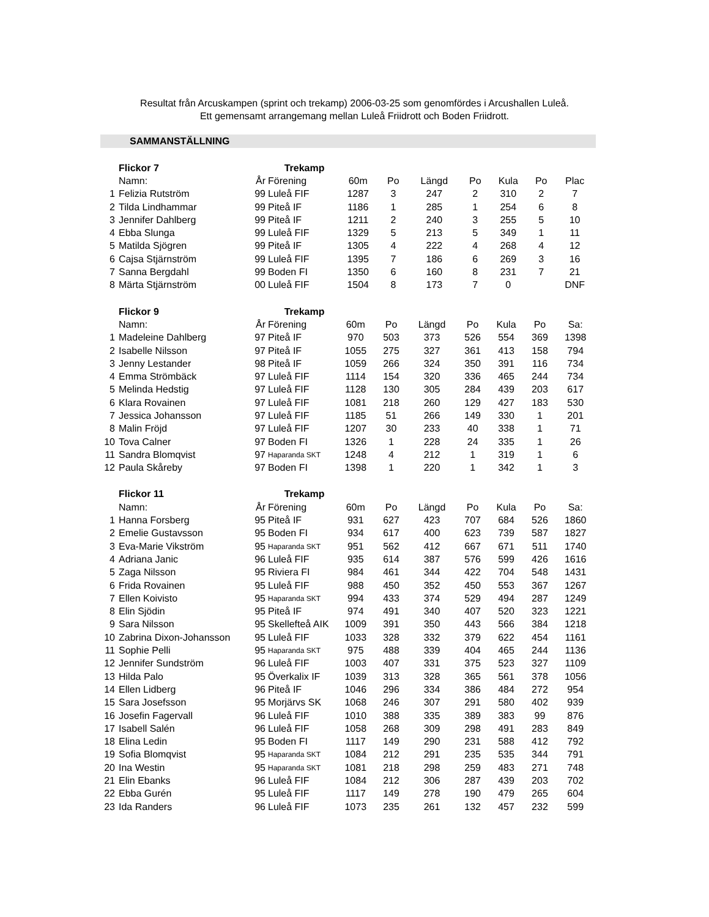Resultat från Arcuskampen (sprint och trekamp) 2006-03-25 som genomfördes i Arcushallen Luleå.
Ett gemensamt arrangemang mellan Luleå Friidrott och Boden Friidrott.
SAMMANSTÄLLNING
| | Flickor 7 | | Trekamp | | | | | | | |
| | Namn: | År | Förening | 60m | Po | Längd | Po | Kula | Po | Plac |
| 1 | Felizia Rutström | 99 | Luleå FIF | 1287 | 3 | 247 | 2 | 310 | 2 | 7 |
| 2 | Tilda Lindhammar | 99 | Piteå IF | 1186 | 1 | 285 | 1 | 254 | 6 | 8 |
| 3 | Jennifer Dahlberg | 99 | Piteå IF | 1211 | 2 | 240 | 3 | 255 | 5 | 10 |
| 4 | Ebba Slunga | 99 | Luleå FIF | 1329 | 5 | 213 | 5 | 349 | 1 | 11 |
| 5 | Matilda Sjögren | 99 | Piteå IF | 1305 | 4 | 222 | 4 | 268 | 4 | 12 |
| 6 | Cajsa Stjärnström | 99 | Luleå FIF | 1395 | 7 | 186 | 6 | 269 | 3 | 16 |
| 7 | Sanna Bergdahl | 99 | Boden FI | 1350 | 6 | 160 | 8 | 231 | 7 | 21 |
| 8 | Märta Stjärnström | 00 | Luleå FIF | 1504 | 8 | 173 | 7 | 0 | | DNF |
| | Flickor 9 | | Trekamp | | | | | | | |
| | Namn: | År | Förening | 60m | Po | Längd | Po | Kula | Po | Sa: |
| 1 | Madeleine Dahlberg | 97 | Piteå IF | 970 | 503 | 373 | 526 | 554 | 369 | 1398 |
| 2 | Isabelle Nilsson | 97 | Piteå IF | 1055 | 275 | 327 | 361 | 413 | 158 | 794 |
| 3 | Jenny Lestander | 98 | Piteå IF | 1059 | 266 | 324 | 350 | 391 | 116 | 734 |
| 4 | Emma Strömbäck | 97 | Luleå FIF | 1114 | 154 | 320 | 336 | 465 | 244 | 734 |
| 5 | Melinda Hedstig | 97 | Luleå FIF | 1128 | 130 | 305 | 284 | 439 | 203 | 617 |
| 6 | Klara Rovainen | 97 | Luleå FIF | 1081 | 218 | 260 | 129 | 427 | 183 | 530 |
| 7 | Jessica Johansson | 97 | Luleå FIF | 1185 | 51 | 266 | 149 | 330 | 1 | 201 |
| 8 | Malin Fröjd | 97 | Luleå FIF | 1207 | 30 | 233 | 40 | 338 | 1 | 71 |
| 10 | Tova Calner | 97 | Boden FI | 1326 | 1 | 228 | 24 | 335 | 1 | 26 |
| 11 | Sandra Blomqvist | 97 | Haparanda SKT | 1248 | 4 | 212 | 1 | 319 | 1 | 6 |
| 12 | Paula Skåreby | 97 | Boden FI | 1398 | 1 | 220 | 1 | 342 | 1 | 3 |
| | Flickor 11 | | Trekamp | | | | | | | |
| | Namn: | År | Förening | 60m | Po | Längd | Po | Kula | Po | Sa: |
| 1 | Hanna Forsberg | 95 | Piteå IF | 931 | 627 | 423 | 707 | 684 | 526 | 1860 |
| 2 | Emelie Gustavsson | 95 | Boden FI | 934 | 617 | 400 | 623 | 739 | 587 | 1827 |
| 3 | Eva-Marie Vikström | 95 | Haparanda SKT | 951 | 562 | 412 | 667 | 671 | 511 | 1740 |
| 4 | Adriana Janic | 96 | Luleå FIF | 935 | 614 | 387 | 576 | 599 | 426 | 1616 |
| 5 | Zaga Nilsson | 95 | Riviera FI | 984 | 461 | 344 | 422 | 704 | 548 | 1431 |
| 6 | Frida Rovainen | 95 | Luleå FIF | 988 | 450 | 352 | 450 | 553 | 367 | 1267 |
| 7 | Ellen Koivisto | 95 | Haparanda SKT | 994 | 433 | 374 | 529 | 494 | 287 | 1249 |
| 8 | Elin Sjödin | 95 | Piteå IF | 974 | 491 | 340 | 407 | 520 | 323 | 1221 |
| 9 | Sara Nilsson | 95 | Skellefteå AIK | 1009 | 391 | 350 | 443 | 566 | 384 | 1218 |
| 10 | Zabrina Dixon-Johansson | 95 | Luleå FIF | 1033 | 328 | 332 | 379 | 622 | 454 | 1161 |
| 11 | Sophie Pelli | 95 | Haparanda SKT | 975 | 488 | 339 | 404 | 465 | 244 | 1136 |
| 12 | Jennifer Sundström | 96 | Luleå FIF | 1003 | 407 | 331 | 375 | 523 | 327 | 1109 |
| 13 | Hilda Palo | 95 | Överkalix IF | 1039 | 313 | 328 | 365 | 561 | 378 | 1056 |
| 14 | Ellen Lidberg | 96 | Piteå IF | 1046 | 296 | 334 | 386 | 484 | 272 | 954 |
| 15 | Sara Josefsson | 95 | Morjärvs SK | 1068 | 246 | 307 | 291 | 580 | 402 | 939 |
| 16 | Josefin Fagervall | 96 | Luleå FIF | 1010 | 388 | 335 | 389 | 383 | 99 | 876 |
| 17 | Isabell Salén | 96 | Luleå FIF | 1058 | 268 | 309 | 298 | 491 | 283 | 849 |
| 18 | Elina Ledin | 95 | Boden FI | 1117 | 149 | 290 | 231 | 588 | 412 | 792 |
| 19 | Sofia Blomqvist | 95 | Haparanda SKT | 1084 | 212 | 291 | 235 | 535 | 344 | 791 |
| 20 | Ina Westin | 95 | Haparanda SKT | 1081 | 218 | 298 | 259 | 483 | 271 | 748 |
| 21 | Elin Ebanks | 96 | Luleå FIF | 1084 | 212 | 306 | 287 | 439 | 203 | 702 |
| 22 | Ebba Gurén | 95 | Luleå FIF | 1117 | 149 | 278 | 190 | 479 | 265 | 604 |
| 23 | Ida Randers | 96 | Luleå FIF | 1073 | 235 | 261 | 132 | 457 | 232 | 599 |